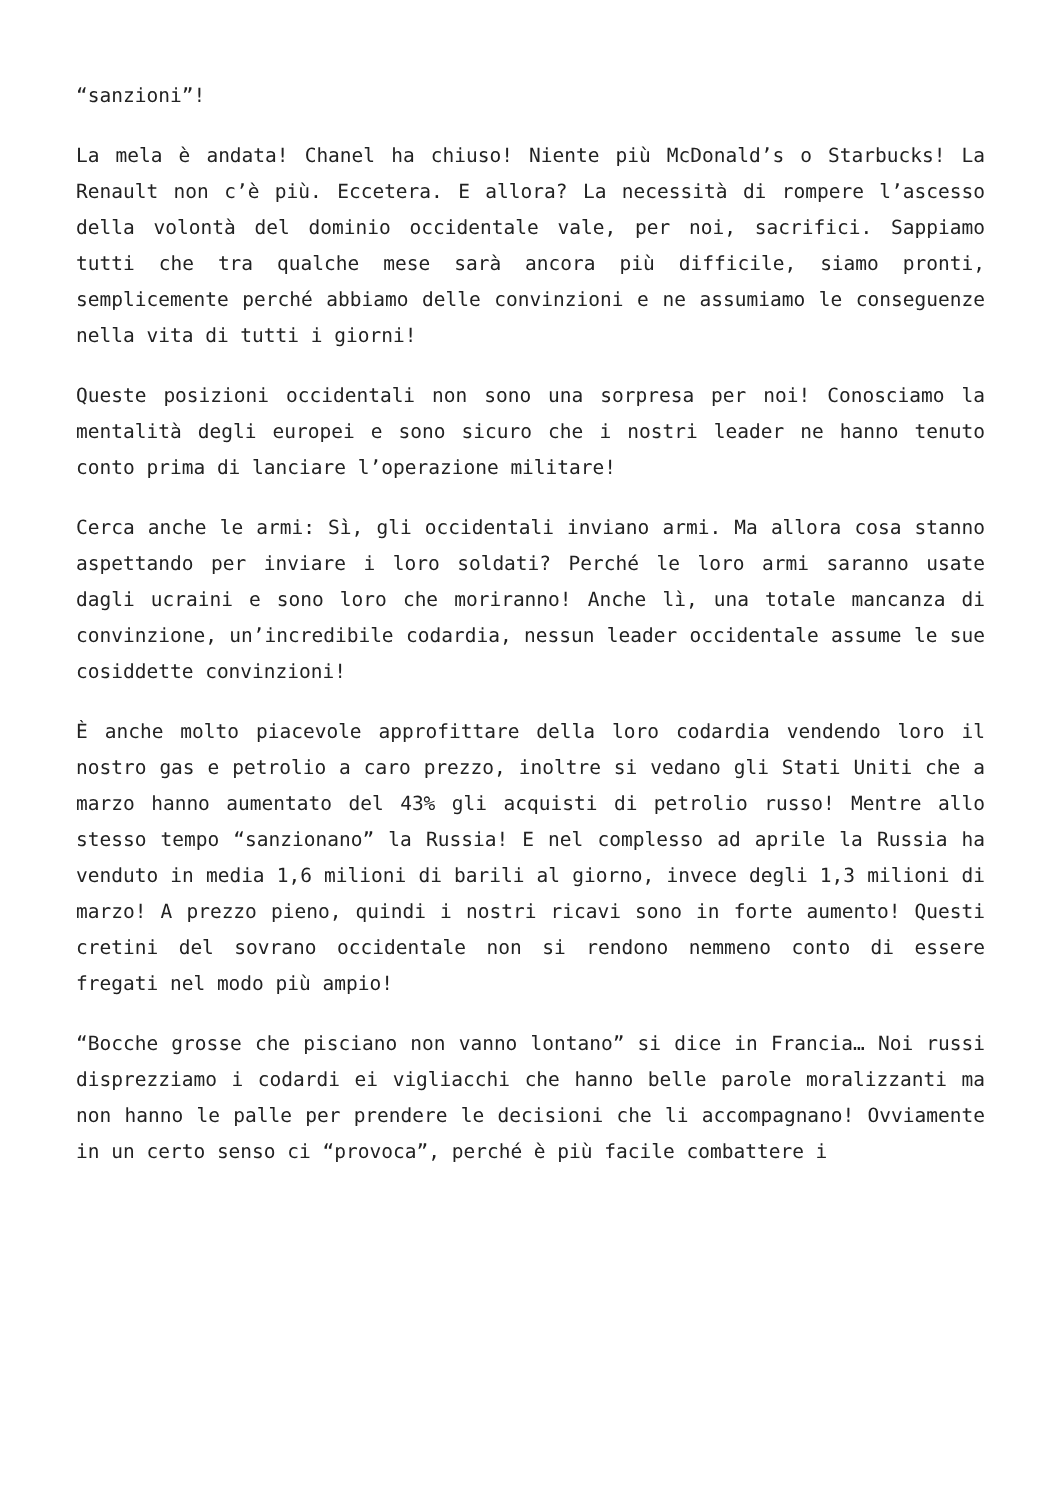“sanzioni”!
La mela è andata! Chanel ha chiuso! Niente più McDonald’s o Starbucks! La Renault non c’è più. Eccetera. E allora? La necessità di rompere l’ascesso della volontà del dominio occidentale vale, per noi, sacrifici. Sappiamo tutti che tra qualche mese sarà ancora più difficile, siamo pronti, semplicemente perché abbiamo delle convinzioni e ne assumiamo le conseguenze nella vita di tutti i giorni!
Queste posizioni occidentali non sono una sorpresa per noi! Conosciamo la mentalità degli europei e sono sicuro che i nostri leader ne hanno tenuto conto prima di lanciare l’operazione militare!
Cerca anche le armi: Sì, gli occidentali inviano armi. Ma allora cosa stanno aspettando per inviare i loro soldati? Perché le loro armi saranno usate dagli ucraini e sono loro che moriranno! Anche lì, una totale mancanza di convinzione, un’incredibile codardia, nessun leader occidentale assume le sue cosiddette convinzioni!
È anche molto piacevole approfittare della loro codardia vendendo loro il nostro gas e petrolio a caro prezzo, inoltre si vedano gli Stati Uniti che a marzo hanno aumentato del 43% gli acquisti di petrolio russo! Mentre allo stesso tempo “sanzionano” la Russia! E nel complesso ad aprile la Russia ha venduto in media 1,6 milioni di barili al giorno, invece degli 1,3 milioni di marzo! A prezzo pieno, quindi i nostri ricavi sono in forte aumento! Questi cretini del sovrano occidentale non si rendono nemmeno conto di essere fregati nel modo più ampio!
“Bocche grosse che pisciano non vanno lontano” si dice in Francia… Noi russi disprezziamo i codardi ei vigliacchi che hanno belle parole moralizzanti ma non hanno le palle per prendere le decisioni che li accompagnano! Ovviamente in un certo senso ci “provoca”, perché è più facile combattere i